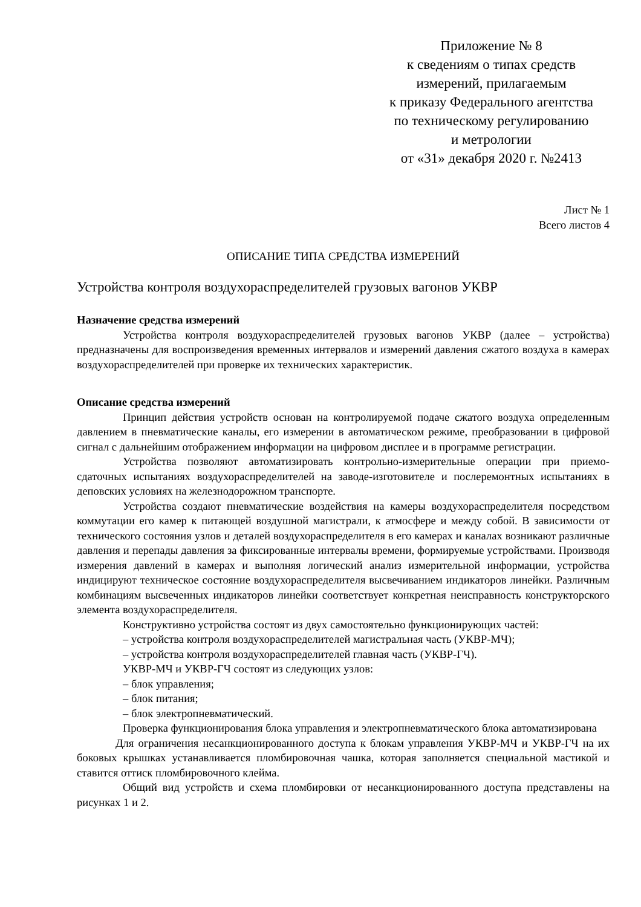Приложение № 8
к сведениям о типах средств
измерений, прилагаемым
к приказу Федерального агентства
по техническому регулированию
и метрологии
от «31» декабря 2020 г. №2413
Лист № 1
Всего листов 4
ОПИСАНИЕ ТИПА СРЕДСТВА ИЗМЕРЕНИЙ
Устройства контроля воздухораспределителей грузовых вагонов УКВР
Назначение средства измерений
Устройства контроля воздухораспределителей грузовых вагонов УКВР (далее – устройства) предназначены для воспроизведения временных интервалов и измерений давления сжатого воздуха в камерах воздухораспределителей при проверке их технических характеристик.
Описание средства измерений
Принцип действия устройств основан на контролируемой подаче сжатого воздуха определенным давлением в пневматические каналы, его измерении в автоматическом режиме, преобразовании в цифровой сигнал с дальнейшим отображением информации на цифровом дисплее и в программе регистрации.
Устройства позволяют автоматизировать контрольно-измерительные операции при приемо-сдаточных испытаниях воздухораспределителей на заводе-изготовителе и послеремонтных испытаниях в деповских условиях на железнодорожном транспорте.
Устройства создают пневматические воздействия на камеры воздухораспределителя посредством коммутации его камер к питающей воздушной магистрали, к атмосфере и между собой. В зависимости от технического состояния узлов и деталей воздухораспределителя в его камерах и каналах возникают различные давления и перепады давления за фиксированные интервалы времени, формируемые устройствами. Производя измерения давлений в камерах и выполняя логический анализ измерительной информации, устройства индицируют техническое состояние воздухораспределителя высвечиванием индикаторов линейки. Различным комбинациям высвеченных индикаторов линейки соответствует конкретная неисправность конструкторского элемента воздухораспределителя.
Конструктивно устройства состоят из двух самостоятельно функционирующих частей:
– устройства контроля воздухораспределителей магистральная часть (УКВР-МЧ);
– устройства контроля воздухораспределителей главная часть (УКВР-ГЧ).
УКВР-МЧ и УКВР-ГЧ состоят из следующих узлов:
– блок управления;
– блок питания;
– блок электропневматический.
Проверка функционирования блока управления и электропневматического блока автоматизирована
Для ограничения несанкционированного доступа к блокам управления УКВР-МЧ и УКВР-ГЧ на их боковых крышках устанавливается пломбировочная чашка, которая заполняется специальной мастикой и ставится оттиск пломбировочного клейма.
Общий вид устройств и схема пломбировки от несанкционированного доступа представлены на рисунках 1 и 2.